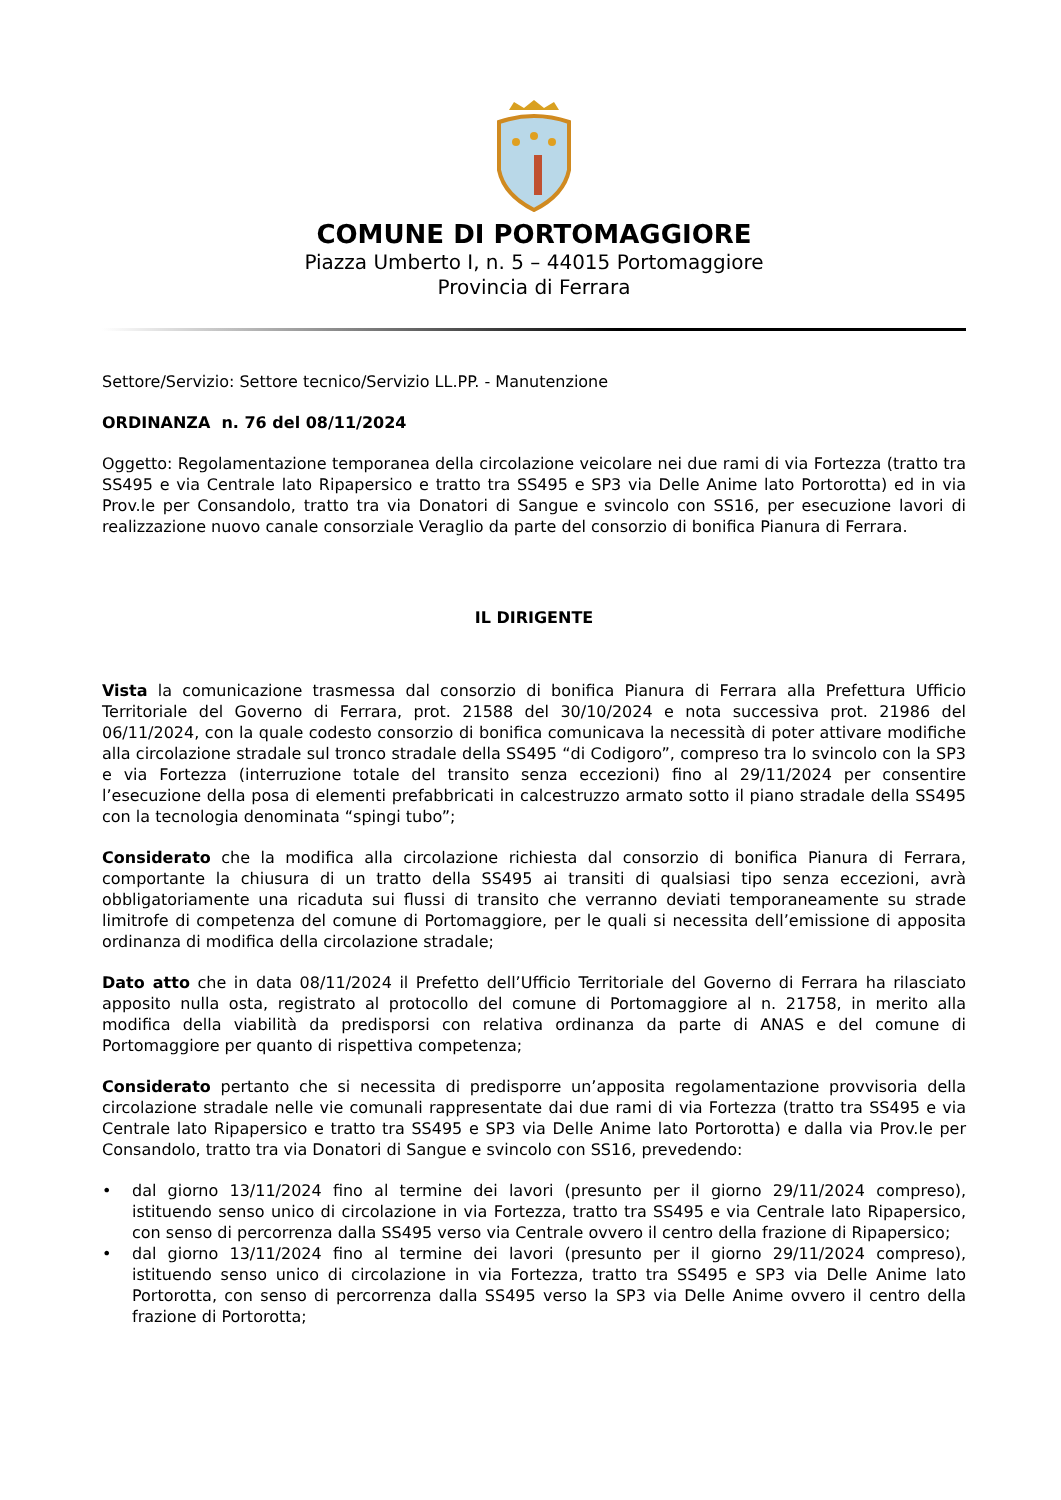COMUNE DI PORTOMAGGIORE
Piazza Umberto I, n. 5 – 44015 Portomaggiore
Provincia di Ferrara
Settore/Servizio: Settore tecnico/Servizio LL.PP. - Manutenzione
ORDINANZA n. 76 del 08/11/2024
Oggetto: Regolamentazione temporanea della circolazione veicolare nei due rami di via Fortezza (tratto tra SS495 e via Centrale lato Ripapersico e tratto tra SS495 e SP3 via Delle Anime lato Portorotta) ed in via Prov.le per Consandolo, tratto tra via Donatori di Sangue e svincolo con SS16, per esecuzione lavori di realizzazione nuovo canale consorziale Veraglio da parte del consorzio di bonifica Pianura di Ferrara.
IL DIRIGENTE
Vista la comunicazione trasmessa dal consorzio di bonifica Pianura di Ferrara alla Prefettura Ufficio Territoriale del Governo di Ferrara, prot. 21588 del 30/10/2024 e nota successiva prot. 21986 del 06/11/2024, con la quale codesto consorzio di bonifica comunicava la necessità di poter attivare modifiche alla circolazione stradale sul tronco stradale della SS495 “di Codigoro”, compreso tra lo svincolo con la SP3 e via Fortezza (interruzione totale del transito senza eccezioni) fino al 29/11/2024 per consentire l’esecuzione della posa di elementi prefabbricati in calcestruzzo armato sotto il piano stradale della SS495 con la tecnologia denominata “spingi tubo”;
Considerato che la modifica alla circolazione richiesta dal consorzio di bonifica Pianura di Ferrara, comportante la chiusura di un tratto della SS495 ai transiti di qualsiasi tipo senza eccezioni, avrà obbligatoriamente una ricaduta sui flussi di transito che verranno deviati temporaneamente su strade limitrofe di competenza del comune di Portomaggiore, per le quali si necessita dell’emissione di apposita ordinanza di modifica della circolazione stradale;
Dato atto che in data 08/11/2024 il Prefetto dell’Ufficio Territoriale del Governo di Ferrara ha rilasciato apposito nulla osta, registrato al protocollo del comune di Portomaggiore al n. 21758, in merito alla modifica della viabilità da predisporsi con relativa ordinanza da parte di ANAS e del comune di Portomaggiore per quanto di rispettiva competenza;
Considerato pertanto che si necessita di predisporre un’apposita regolamentazione provvisoria della circolazione stradale nelle vie comunali rappresentate dai due rami di via Fortezza (tratto tra SS495 e via Centrale lato Ripapersico e tratto tra SS495 e SP3 via Delle Anime lato Portorotta) e dalla via Prov.le per Consandolo, tratto tra via Donatori di Sangue e svincolo con SS16, prevedendo:
• dal giorno 13/11/2024 fino al termine dei lavori (presunto per il giorno 29/11/2024 compreso), istituendo senso unico di circolazione in via Fortezza, tratto tra SS495 e via Centrale lato Ripapersico, con senso di percorrenza dalla SS495 verso via Centrale ovvero il centro della frazione di Ripapersico;
• dal giorno 13/11/2024 fino al termine dei lavori (presunto per il giorno 29/11/2024 compreso), istituendo senso unico di circolazione in via Fortezza, tratto tra SS495 e SP3 via Delle Anime lato Portorotta, con senso di percorrenza dalla SS495 verso la SP3 via Delle Anime ovvero il centro della frazione di Portorotta;